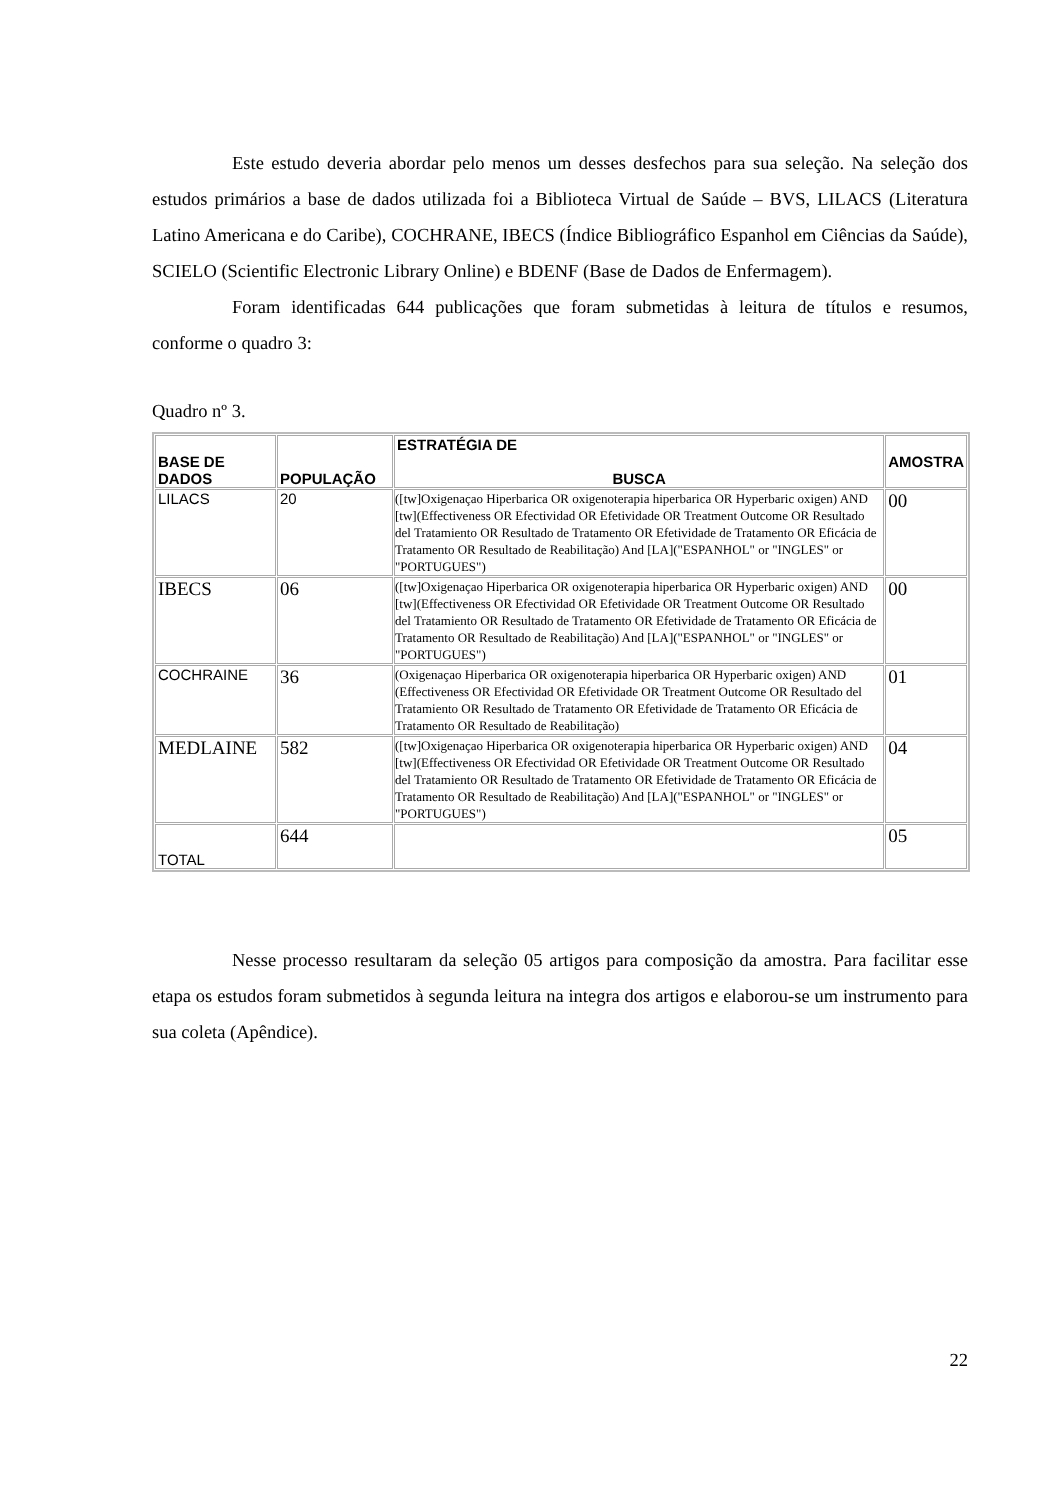Este estudo deveria abordar pelo menos um desses desfechos para sua seleção. Na seleção dos estudos primários a base de dados utilizada foi a Biblioteca Virtual de Saúde – BVS, LILACS (Literatura Latino Americana e do Caribe), COCHRANE, IBECS (Índice Bibliográfico Espanhol em Ciências da Saúde), SCIELO (Scientific Electronic Library Online) e BDENF (Base de Dados de Enfermagem).
Foram identificadas 644 publicações que foram submetidas à leitura de títulos e resumos, conforme o quadro 3:
Quadro nº 3.
| BASE DE DADOS | POPULAÇÃO | ESTRATÉGIA DE BUSCA | AMOSTRA |
| --- | --- | --- | --- |
| LILACS | 20 | ([tw]Oxigenaçao Hiperbarica OR oxigenoterapia hiperbarica OR Hyperbaric oxigen) AND [tw](Effectiveness OR Efectividad OR Efetividade OR Treatment Outcome OR Resultado del Tratamiento OR Resultado de Tratamento OR Efetividade de Tratamento OR Eficácia de Tratamento OR Resultado de Reabilitação) And [LA]("ESPANHOL" or "INGLES" or "PORTUGUES") | 00 |
| IBECS | 06 | ([tw]Oxigenaçao Hiperbarica OR oxigenoterapia hiperbarica OR Hyperbaric oxigen) AND [tw](Effectiveness OR Efectividad OR Efetividade OR Treatment Outcome OR Resultado del Tratamiento OR Resultado de Tratamento OR Efetividade de Tratamento OR Eficácia de Tratamento OR Resultado de Reabilitação) And [LA]("ESPANHOL" or "INGLES" or "PORTUGUES") | 00 |
| COCHRAINE | 36 | (Oxigenaçao Hiperbarica OR oxigenoterapia hiperbarica OR Hyperbaric oxigen) AND (Effectiveness OR Efectividad OR Efetividade OR Treatment Outcome OR Resultado del Tratamiento OR Resultado de Tratamento OR Efetividade de Tratamento OR Eficácia de Tratamento OR Resultado de Reabilitação) | 01 |
| MEDLAINE | 582 | ([tw]Oxigenaçao Hiperbarica OR oxigenoterapia hiperbarica OR Hyperbaric oxigen) AND [tw](Effectiveness OR Efectividad OR Efetividade OR Treatment Outcome OR Resultado del Tratamiento OR Resultado de Tratamento OR Efetividade de Tratamento OR Eficácia de Tratamento OR Resultado de Reabilitação) And [LA]("ESPANHOL" or "INGLES" or "PORTUGUES") | 04 |
| TOTAL | 644 | | 05 |
Nesse processo resultaram da seleção 05 artigos para composição da amostra. Para facilitar esse etapa os estudos foram submetidos à segunda leitura na integra dos artigos e elaborou-se um instrumento para sua coleta (Apêndice).
22